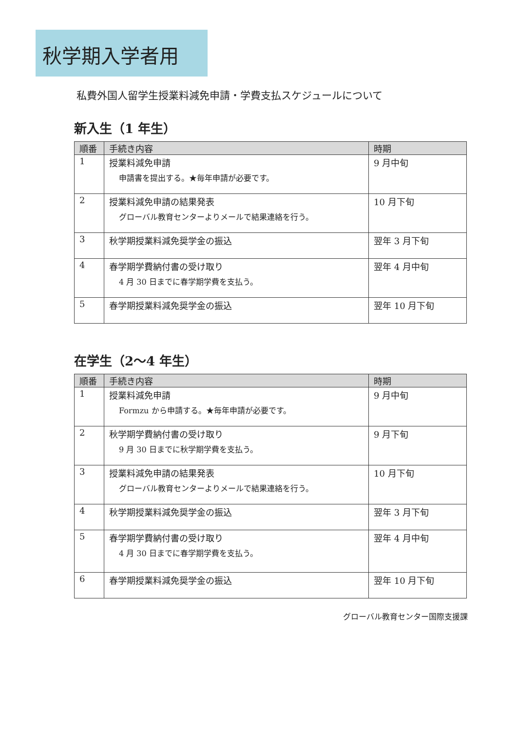秋学期入学者用
私費外国人留学生授業料減免申請・学費支払スケジュールについて
新入生（1 年生）
| 順番 | 手続き内容 | 時期 |
| --- | --- | --- |
| 1 | 授業料減免申請 申請書を提出する。★毎年申請が必要です。 | 9 月中旬 |
| 2 | 授業料減免申請の結果発表 グローバル教育センターよりメールで結果連絡を行う。 | 10 月下旬 |
| 3 | 秋学期授業料減免奨学金の振込 | 翌年 3 月下旬 |
| 4 | 春学期学費納付書の受け取り 4 月 30 日までに春学期学費を支払う。 | 翌年 4 月中旬 |
| 5 | 春学期授業料減免奨学金の振込 | 翌年 10 月下旬 |
在学生（2〜4 年生）
| 順番 | 手続き内容 | 時期 |
| --- | --- | --- |
| 1 | 授業料減免申請 Formzu から申請する。★毎年申請が必要です。 | 9 月中旬 |
| 2 | 秋学期学費納付書の受け取り 9 月 30 日までに秋学期学費を支払う。 | 9 月下旬 |
| 3 | 授業料減免申請の結果発表 グローバル教育センターよりメールで結果連絡を行う。 | 10 月下旬 |
| 4 | 秋学期授業料減免奨学金の振込 | 翌年 3 月下旬 |
| 5 | 春学期学費納付書の受け取り 4 月 30 日までに春学期学費を支払う。 | 翌年 4 月中旬 |
| 6 | 春学期授業料減免奨学金の振込 | 翌年 10 月下旬 |
グローバル教育センター国際支援課